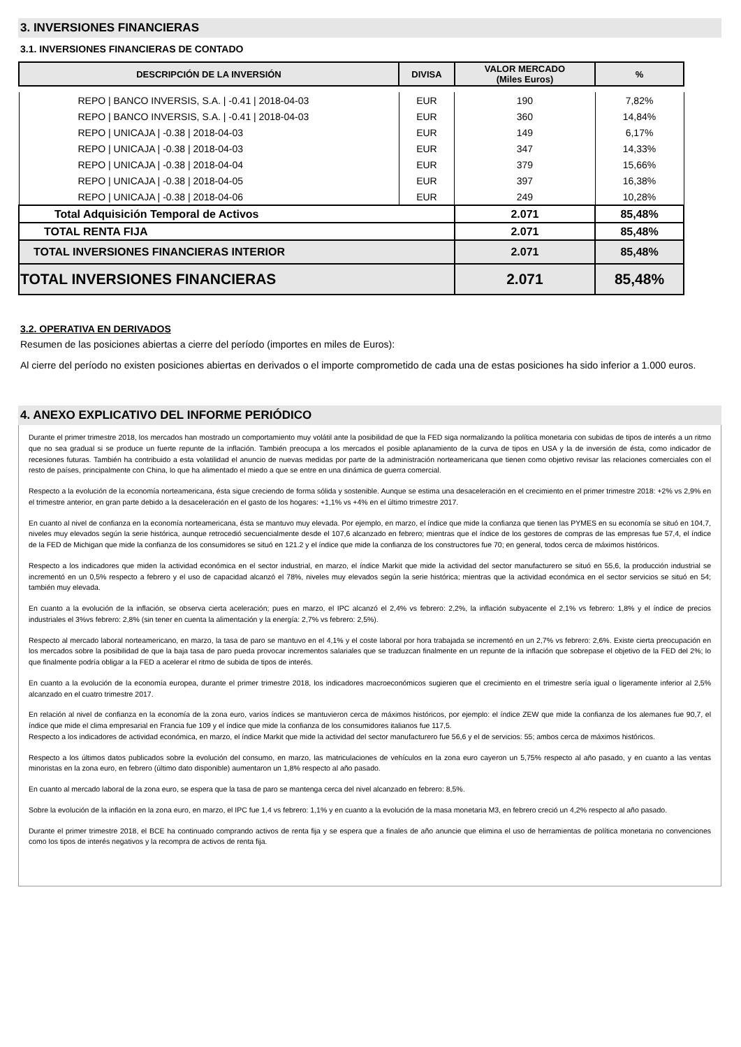3. INVERSIONES FINANCIERAS
3.1. INVERSIONES FINANCIERAS DE CONTADO
| DESCRIPCIÓN DE LA INVERSIÓN | DIVISA | VALOR MERCADO (Miles Euros) | % |
| --- | --- | --- | --- |
| REPO / BANCO INVERSIS, S.A. / -0.41 / 2018-04-03 | EUR | 190 | 7,82% |
| REPO / BANCO INVERSIS, S.A. / -0.41 / 2018-04-03 | EUR | 360 | 14,84% |
| REPO / UNICAJA / -0.38 / 2018-04-03 | EUR | 149 | 6,17% |
| REPO / UNICAJA / -0.38 / 2018-04-03 | EUR | 347 | 14,33% |
| REPO / UNICAJA / -0.38 / 2018-04-04 | EUR | 379 | 15,66% |
| REPO / UNICAJA / -0.38 / 2018-04-05 | EUR | 397 | 16,38% |
| REPO / UNICAJA / -0.38 / 2018-04-06 | EUR | 249 | 10,28% |
| Total Adquisición Temporal de Activos | | 2.071 | 85,48% |
| TOTAL RENTA FIJA | | 2.071 | 85,48% |
| TOTAL INVERSIONES FINANCIERAS INTERIOR | | 2.071 | 85,48% |
| TOTAL INVERSIONES FINANCIERAS | | 2.071 | 85,48% |
3.2. OPERATIVA EN DERIVADOS
Resumen de las posiciones abiertas a cierre del período (importes en miles de Euros):
Al cierre del período no existen posiciones abiertas en derivados o el importe comprometido de cada una de estas posiciones ha sido inferior a 1.000 euros.
4. ANEXO EXPLICATIVO DEL INFORME PERIÓDICO
Durante el primer trimestre 2018, los mercados han mostrado un comportamiento muy volátil ante la posibilidad de que la FED siga normalizando la política monetaria con subidas de tipos de interés a un ritmo que no sea gradual si se produce un fuerte repunte de la inflación. También preocupa a los mercados el posible aplanamiento de la curva de tipos en USA y la de inversión de ésta, como indicador de recesiones futuras. También ha contribuido a esta volatilidad el anuncio de nuevas medidas por parte de la administración norteamericana que tienen como objetivo revisar las relaciones comerciales con el resto de países, principalmente con China, lo que ha alimentado el miedo a que se entre en una dinámica de guerra comercial.
Respecto a la evolución de la economía norteamericana, ésta sigue creciendo de forma sólida y sostenible. Aunque se estima una desaceleración en el crecimiento en el primer trimestre 2018: +2% vs 2,9% en el trimestre anterior, en gran parte debido a la desaceleración en el gasto de los hogares: +1,1% vs +4% en el último trimestre 2017.
En cuanto al nivel de confianza en la economía norteamericana, ésta se mantuvo muy elevada. Por ejemplo, en marzo, el índice que mide la confianza que tienen las PYMES en su economía se situó en 104,7, niveles muy elevados según la serie histórica, aunque retrocedió secuencialmente desde el 107,6 alcanzado en febrero; mientras que el índice de los gestores de compras de las empresas fue 57,4, el índice de la FED de Michigan que mide la confianza de los consumidores se situó en 121.2 y el índice que mide la confianza de los constructores fue 70; en general, todos cerca de máximos históricos.
Respecto a los indicadores que miden la actividad económica en el sector industrial, en marzo, el índice Markit que mide la actividad del sector manufacturero se situó en 55,6, la producción industrial se incrementó en un 0,5% respecto a febrero y el uso de capacidad alcanzó el 78%, niveles muy elevados según la serie histórica; mientras que la actividad económica en el sector servicios se situó en 54; también muy elevada.
En cuanto a la evolución de la inflación, se observa cierta aceleración; pues en marzo, el IPC alcanzó el 2,4% vs febrero: 2,2%, la inflación subyacente el 2,1% vs febrero: 1,8% y el índice de precios industriales el 3%vs febrero: 2,8% (sin tener en cuenta la alimentación y la energía: 2,7% vs febrero: 2,5%).
Respecto al mercado laboral norteamericano, en marzo, la tasa de paro se mantuvo en el 4,1% y el coste laboral por hora trabajada se incrementó en un 2,7% vs febrero: 2,6%. Existe cierta preocupación en los mercados sobre la posibilidad de que la baja tasa de paro pueda provocar incrementos salariales que se traduzcan finalmente en un repunte de la inflación que sobrepase el objetivo de la FED del 2%; lo que finalmente podría obligar a la FED a acelerar el ritmo de subida de tipos de interés.
En cuanto a la evolución de la economía europea, durante el primer trimestre 2018, los indicadores macroeconómicos sugieren que el crecimiento en el trimestre sería igual o ligeramente inferior al 2,5% alcanzado en el cuatro trimestre 2017.
En relación al nivel de confianza en la economía de la zona euro, varios índices se mantuvieron cerca de máximos históricos, por ejemplo: el índice ZEW que mide la confianza de los alemanes fue 90,7, el índice que mide el clima empresarial en Francia fue 109 y el índice que mide la confianza de los consumidores italianos fue 117,5.
Respecto a los indicadores de actividad económica, en marzo, el índice Markit que mide la actividad del sector manufacturero fue 56,6 y el de servicios: 55; ambos cerca de máximos históricos.
Respecto a los últimos datos publicados sobre la evolución del consumo, en marzo, las matriculaciones de vehículos en la zona euro cayeron un 5,75% respecto al año pasado, y en cuanto a las ventas minoristas en la zona euro, en febrero (último dato disponible) aumentaron un 1,8% respecto al año pasado.
En cuanto al mercado laboral de la zona euro, se espera que la tasa de paro se mantenga cerca del nivel alcanzado en febrero: 8,5%.
Sobre la evolución de la inflación en la zona euro, en marzo, el IPC fue 1,4 vs febrero: 1,1% y en cuanto a la evolución de la masa monetaria M3, en febrero creció un 4,2% respecto al año pasado.
Durante el primer trimestre 2018, el BCE ha continuado comprando activos de renta fija y se espera que a finales de año anuncie que elimina el uso de herramientas de política monetaria no convenciones como los tipos de interés negativos y la recompra de activos de renta fija.